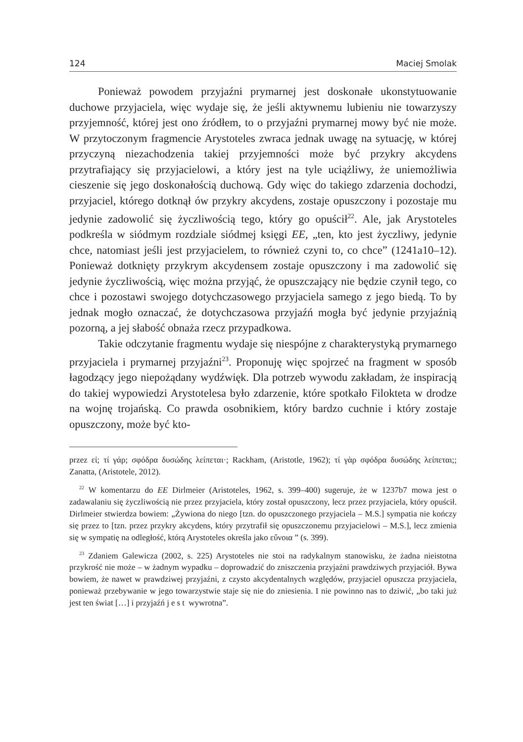124 Maciej Smolak
Ponieważ powodem przyjaźni prymarnej jest doskonałe ukonstytuowanie duchowe przyjaciela, więc wydaje się, że jeśli aktywnemu lubieniu nie towarzyszy przyjemność, której jest ono źródłem, to o przyjaźni prymarnej mowy być nie może. W przytoczonym fragmencie Arystoteles zwraca jednak uwagę na sytuację, w której przyczyną niezachodzenia takiej przyjemności może być przykry akcydens przytrafiający się przyjacielowi, a który jest na tyle uciążliwy, że uniemożliwia cieszenie się jego doskonałością duchową. Gdy więc do takiego zdarzenia dochodzi, przyjaciel, którego dotknął ów przykry akcydens, zostaje opuszczony i pozostaje mu jedynie zadowolić się życzliwością tego, który go opuścił<sup>22</sup>. Ale, jak Arystoteles podkreśla w siódmym rozdziale siódmej księgi EE, „ten, kto jest życzliwy, jedynie chce, natomiast jeśli jest przyjacielem, to również czyni to, co chce” (1241a10–12). Ponieważ dotknięty przykrym akcydensem zostaje opuszczony i ma zadowolić się jedynie życzliwością, więc można przyjąć, że opuszczający nie będzie czynił tego, co chce i pozostawi swojego dotychczasowego przyjaciela samego z jego biedą. To by jednak mogło oznaczać, że dotychczasowa przyjaźń mogła być jedynie przyjaźnią pozorną, a jej słabość obnaża rzecz przypadkowa.
Takie odczytanie fragmentu wydaje się niespójne z charakterystyką prymarnego przyjaciela i prymarnej przyjaźni<sup>23</sup>. Proponuję więc spojrzeć na fragment w sposób łagodzący jego niepożądany wydźwięk. Dla potrzeb wywodu zakładam, że inspiracją do takiej wypowiedzi Arystotelesa było zdarzenie, które spotkało Filokteta w drodze na wojnę trojańską. Co prawda osobnikiem, który bardzo cuchnie i który zostaje opuszczony, może być kto-
przez εἰ; τί γάρ; σφόδρα δυσώδης λείπεται·; Rackham, (Aristotle, 1962); τί γὰρ σφόδρα δυσώδης λείπεται;; Zanatta, (Aristotele, 2012).
<sup>22</sup> W komentarzu do EE Dirlmeier (Aristoteles, 1962, s. 399–400) sugeruje, że w 1237b7 mowa jest o zadawalaniu się życzliwością nie przez przyjaciela, który został opuszczony, lecz przez przyjaciela, który opuścił. Dirlmeier stwierdza bowiem: „Żywiona do niego [tzn. do opuszczonego przyjaciela – M.S.] sympatia nie kończy się przez to [tzn. przez przykry akcydens, który przytrafił się opuszczonemu przyjacielowi – M.S.], lecz zmienia się w sympatię na odległość, którą Arystoteles określa jako εὔνοια ” (s. 399).
<sup>23</sup> Zdaniem Galewicza (2002, s. 225) Arystoteles nie stoi na radykalnym stanowisku, że żadna nieistotna przykrość nie może – w żadnym wypadku – doprowadzić do zniszczenia przyjaźni prawdziwych przyjaciół. Bywa bowiem, że nawet w prawdziwej przyjaźni, z czysto akcydentalnych względów, przyjaciel opuszcza przyjaciela, ponieważ przebywanie w jego towarzystwie staje się nie do zniesienia. I nie powinno nas to dziwić, „bo taki już jest ten świat […] i przyjaźń jest wywrotna”.